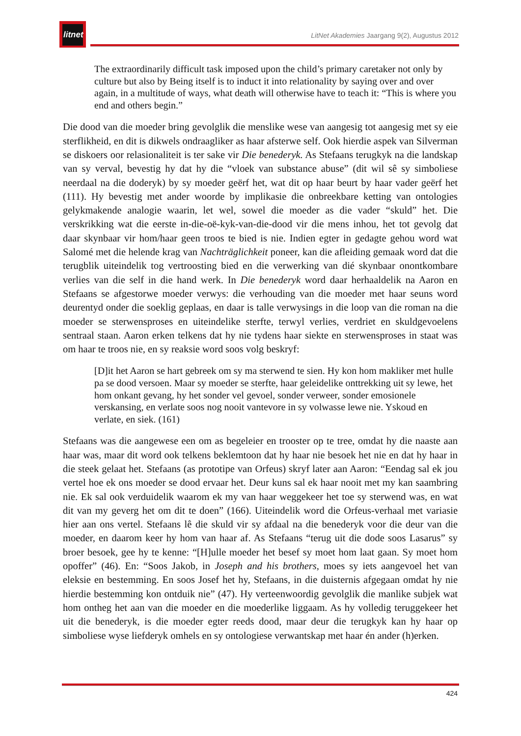litnet
LitNet Akademies Jaargang 9(2), Augustus 2012
The extraordinarily difficult task imposed upon the child’s primary caretaker not only by culture but also by Being itself is to induct it into relationality by saying over and over again, in a multitude of ways, what death will otherwise have to teach it: “This is where you end and others begin.”
Die dood van die moeder bring gevolglik die menslike wese van aangesig tot aangesig met sy eie sterflikheid, en dit is dikwels ondraagliker as haar afsterwe self. Ook hierdie aspek van Silverman se diskoers oor relasionaliteit is ter sake vir Die benederyk. As Stefaans terugkyk na die landskap van sy verval, bevestig hy dat hy die “vloek van substance abuse” (dit wil sê sy simboliese neerdaal na die doderyk) by sy moeder geërf het, wat dit op haar beurt by haar vader geërf het (111). Hy bevestig met ander woorde by implikasie die onbreekbare ketting van ontologies gelykmakende analogie waarin, let wel, sowel die moeder as die vader “skuld” het. Die verskrikking wat die eerste in-die-oë-kyk-van-die-dood vir die mens inhou, het tot gevolg dat daar skynbaar vir hom/haar geen troos te bied is nie. Indien egter in gedagte gehou word wat Salomé met die helende krag van Nachträglichkeit poneer, kan die afleiding gemaak word dat die terugblik uiteindelik tog vertroosting bied en die verwerking van dié skynbaar onontkombare verlies van die self in die hand werk. In Die benederyk word daar herhaaldelik na Aaron en Stefaans se afgestorwe moeder verwys: die verhouding van die moeder met haar seuns word deurentyd onder die soeklig geplaas, en daar is talle verwysings in die loop van die roman na die moeder se sterwensproses en uiteindelike sterfte, terwyl verlies, verdriet en skuldgevoelens sentraal staan. Aaron erken telkens dat hy nie tydens haar siekte en sterwensproses in staat was om haar te troos nie, en sy reaksie word soos volg beskryf:
[D]it het Aaron se hart gebreek om sy ma sterwend te sien. Hy kon hom makliker met hulle pa se dood versoen. Maar sy moeder se sterfte, haar geleidelike onttrekking uit sy lewe, het hom onkant gevang, hy het sonder vel gevoel, sonder verweer, sonder emosionele verskansing, en verlate soos nog nooit vantevore in sy volwasse lewe nie. Yskoud en verlate, en siek. (161)
Stefaans was die aangewese een om as begeleier en trooster op te tree, omdat hy die naaste aan haar was, maar dit word ook telkens beklemtoon dat hy haar nie besoek het nie en dat hy haar in die steek gelaat het. Stefaans (as prototipe van Orfeus) skryf later aan Aaron: “Eendag sal ek jou vertel hoe ek ons moeder se dood ervaar het. Deur kuns sal ek haar nooit met my kan saambring nie. Ek sal ook verduidelik waarom ek my van haar weggekeer het toe sy sterwend was, en wat dit van my geverg het om dit te doen” (166). Uiteindelik word die Orfeus-verhaal met variasie hier aan ons vertel. Stefaans lê die skuld vir sy afdaal na die benederyk voor die deur van die moeder, en daarom keer hy hom van haar af. As Stefaans “terug uit die dode soos Lasarus” sy broer besoek, gee hy te kenne: “[H]ulle moeder het besef sy moet hom laat gaan. Sy moet hom opoffer” (46). En: “Soos Jakob, in Joseph and his brothers, moes sy iets aangevoel het van eleksie en bestemming. En soos Josef het hy, Stefaans, in die duisternis afgegaan omdat hy nie hierdie bestemming kon ontduik nie” (47). Hy verteenwoordig gevolglik die manlike subjek wat hom ontheg het aan van die moeder en die moederlike liggaam. As hy volledig teruggekeer het uit die benederyk, is die moeder egter reeds dood, maar deur die terugkyk kan hy haar op simboliese wyse liefderyk omhels en sy ontologiese verwantskap met haar én ander (h)erken.
424